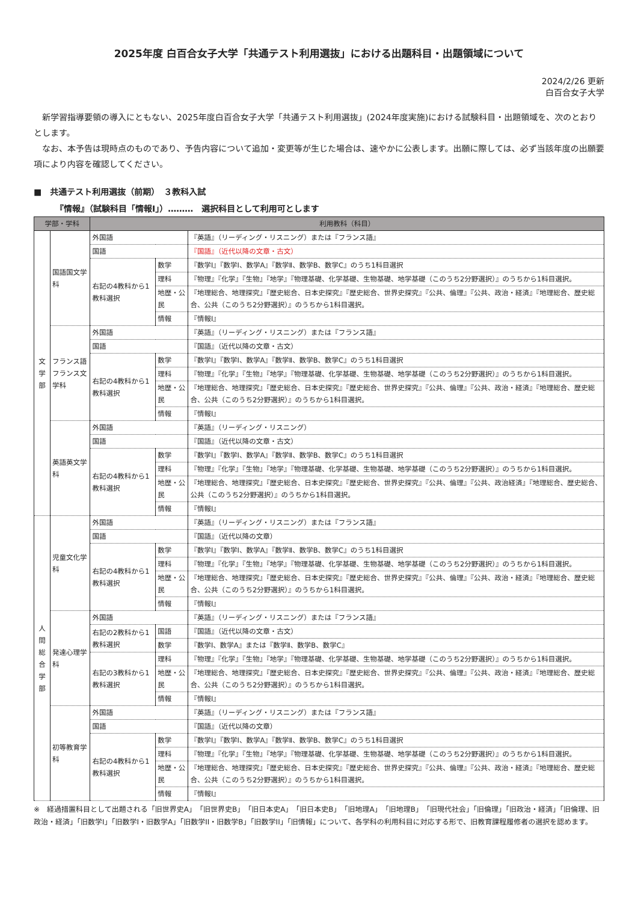2025年度 白百合女子大学「共通テスト利用選抜」における出題科目・出題領域について
2024/2/26 更新
白百合女子大学
新学習指導要領の導入にともない、2025年度白百合女子大学「共通テスト利用選抜」(2024年度実施)における試験科目・出題領域を、次のとおりとします。
なお、本予告は現時点のものであり、予告内容について追加・変更等が生じた場合は、速やかに公表します。出願に際しては、必ず当該年度の出願要項により内容を確認してください。
■　共通テスト利用選抜（前期）　３教科入試
『情報』（試験科目「情報Ⅰ」）………　選択科目として利用可とします
| 学部・学科 | | 利用教科（科目） | | |
| --- | --- | --- | --- | --- |
| 文 学 部 | 国語国文学科 | 外国語 | | 『英語』（リーディング・リスニング）または『フランス語』 |
| | | 国語 | | 『国語』（近代以降の文章・古文） |
| | | 右記の4教科から1教科選択 | 数学 | 『数学Ⅰ』『数学Ⅰ、数学A』『数学Ⅱ、数学B、数学C』のうち1科目選択 |
| | | | 理科 | 『物理』『化学』『生物』『地学』『物理基礎、化学基礎、生物基礎、地学基礎（このうち2分野選択）』のうちから1科目選択。 |
| | | | 地歴・公民 | 『地理総合、地理探究』『歴史総合、日本史探究』『歴史総合、世界史探究』『公共、倫理』『公共、政治・経済』『地理総合、歴史総合、公共（このうち2分野選択）』のうちから1科目選択。 |
| | | | 情報 | 『情報Ⅰ』 |
| | フランス語 フランス文学科 | 外国語 | | 『英語』（リーディング・リスニング）または『フランス語』 |
| | | 国語 | | 『国語』（近代以降の文章・古文） |
| | | 右記の4教科から1教科選択 | 数学 | 『数学Ⅰ』『数学Ⅰ、数学A』『数学Ⅱ、数学B、数学C』のうち1科目選択 |
| | | | 理科 | 『物理』『化学』『生物』『地学』『物理基礎、化学基礎、生物基礎、地学基礎（このうち2分野選択）』のうちから1科目選択。 |
| | | | 地歴・公民 | 『地理総合、地理探究』『歴史総合、日本史探究』『歴史総合、世界史探究』『公共、倫理』『公共、政治・経済』『地理総合、歴史総合、公共（このうち2分野選択）』のうちから1科目選択。 |
| | | | 情報 | 『情報Ⅰ』 |
| | 英語英文学科 | 外国語 | | 『英語』（リーディング・リスニング） |
| | | 国語 | | 『国語』（近代以降の文章・古文） |
| | | 右記の4教科から1教科選択 | 数学 | 『数学Ⅰ』『数学Ⅰ、数学A』『数学Ⅱ、数学B、数学C』のうち1科目選択 |
| | | | 理科 | 『物理』『化学』『生物』『地学』『物理基礎、化学基礎、生物基礎、地学基礎（このうち2分野選択）』のうちから1科目選択。 |
| | | | 地歴・公民 | 『地理総合、地理探究』『歴史総合、日本史探究』『歴史総合、世界史探究』『公共、倫理』『公共、政治経済』『地理総合、歴史総合、公共（このうち2分野選択）』のうちから1科目選択。 |
| | | | 情報 | 『情報Ⅰ』 |
| 人 間 総 合 学 部 | 児童文化学科 | 外国語 | | 『英語』（リーディング・リスニング）または『フランス語』 |
| | | 国語 | | 『国語』（近代以降の文章） |
| | | 右記の4教科から1教科選択 | 数学 | 『数学Ⅰ』『数学Ⅰ、数学A』『数学Ⅱ、数学B、数学C』のうち1科目選択 |
| | | | 理科 | 『物理』『化学』『生物』『地学』『物理基礎、化学基礎、生物基礎、地学基礎（このうち2分野選択）』のうちから1科目選択。 |
| | | | 地歴・公民 | 『地理総合、地理探究』『歴史総合、日本史探究』『歴史総合、世界史探究』『公共、倫理』『公共、政治・経済』『地理総合、歴史総合、公共（このうち2分野選択）』のうちから1科目選択。 |
| | | | 情報 | 『情報Ⅰ』 |
| | 発達心理学科 | 外国語 | | 『英語』（リーディング・リスニング）または『フランス語』 |
| | | 右記の2教科から1教科選択 | 国語 | 『国語』（近代以降の文章・古文） |
| | | | 数学 | 『数学Ⅰ、数学A』または『数学Ⅱ、数学B、数学C』 |
| | | 右記の3教科から1教科選択 | 理科 | 『物理』『化学』『生物』『地学』『物理基礎、化学基礎、生物基礎、地学基礎（このうち2分野選択）』のうちから1科目選択。 |
| | | | 地歴・公民 | 『地理総合、地理探究』『歴史総合、日本史探究』『歴史総合、世界史探究』『公共、倫理』『公共、政治・経済』『地理総合、歴史総合、公共（このうち2分野選択）』のうちから1科目選択。 |
| | | | 情報 | 『情報Ⅰ』 |
| | 初等教育学科 | 外国語 | | 『英語』（リーディング・リスニング）または『フランス語』 |
| | | 国語 | | 『国語』（近代以降の文章） |
| | | 右記の4教科から1教科選択 | 数学 | 『数学Ⅰ』『数学Ⅰ、数学A』『数学Ⅱ、数学B、数学C』のうち1科目選択 |
| | | | 理科 | 『物理』『化学』『生物』『地学』『物理基礎、化学基礎、生物基礎、地学基礎（このうち2分野選択）』のうちから1科目選択。 |
| | | | 地歴・公民 | 『地理総合、地理探究』『歴史総合、日本史探究』『歴史総合、世界史探究』『公共、倫理』『公共、政治・経済』『地理総合、歴史総合、公共（このうち2分野選択）』のうちから1科目選択。 |
| | | | 情報 | 『情報Ⅰ』 |
※　経過措置科目として出題される「旧世界史A」「旧世界史B」「旧日本史A」「旧日本史B」「旧地理A」「旧地理B」「旧現代社会」「旧倫理」「旧政治・経済」「旧倫理、旧政治・経済」「旧数学I」「旧数学I・旧数学A」「旧数学II・旧数学B」「旧数学II」「旧情報」について、各学科の利用科目に対応する形で、旧教育課程履修者の選択を認めます。